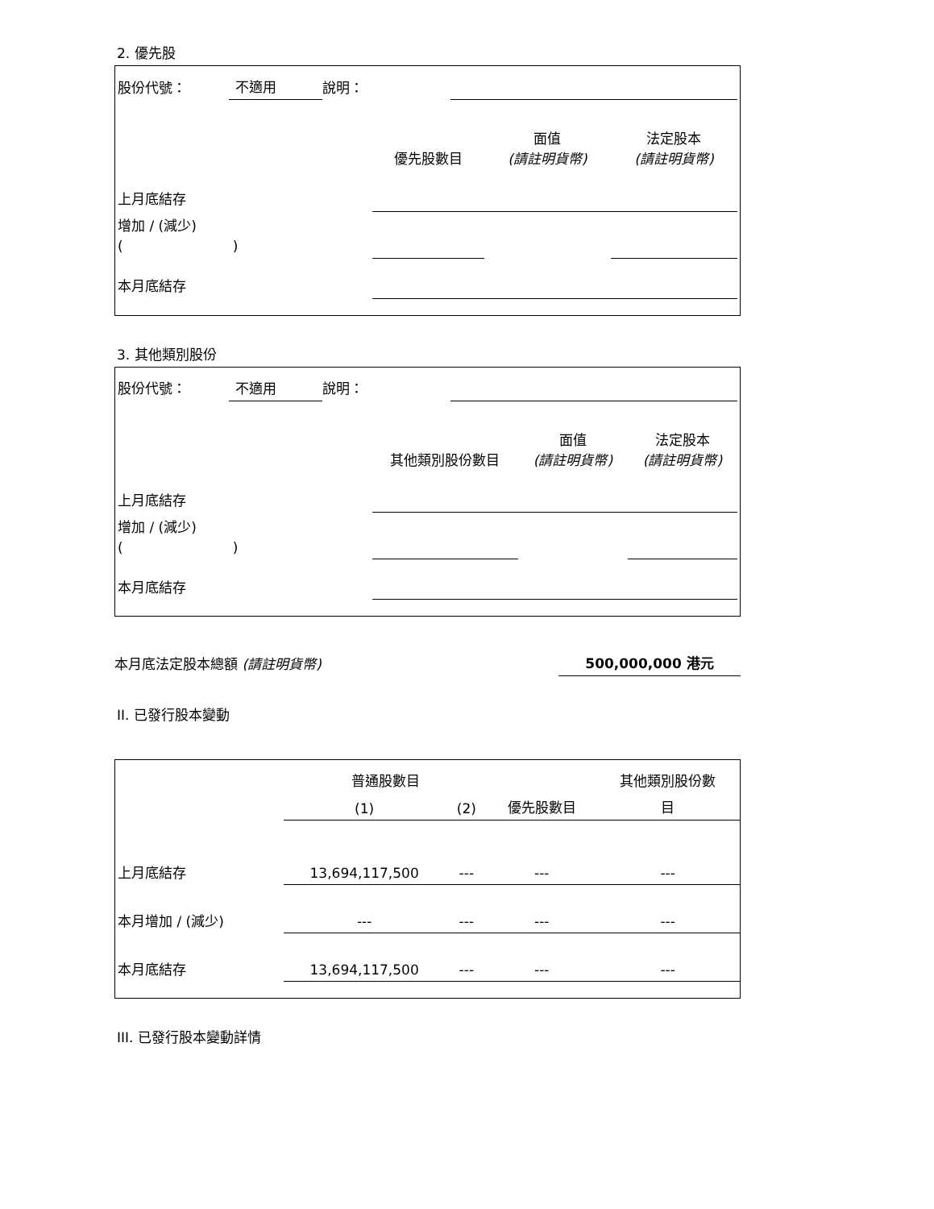2. 優先股
| 股份代號： | 不適用 | 說明： | |
| | 優先股數目 | 面值 (請註明貨幣) | 法定股本 (請註明貨幣) |
| 上月底結存 | | | |
| 增加 / (減少) ( ) | | | |
| 本月底結存 | | | |
3. 其他類別股份
| 股份代號： | 不適用 | 說明： | |
| | 其他類別股份數目 | 面值 (請註明貨幣) | 法定股本 (請註明貨幣) |
| 上月底結存 | | | |
| 增加 / (減少) ( ) | | | |
| 本月底結存 | | | |
| 本月底法定股本總額 (請註明貨幣) | 500,000,000 港元 |
II. 已發行股本變動
| | 普通股數目 | | | 其他類別股份數 |
| | (1) | (2) | 優先股數目 | 目 |
| 上月底結存 | 13,694,117,500 | --- | --- | --- |
| 本月增加 / (減少) | --- | --- | --- | --- |
| 本月底結存 | 13,694,117,500 | --- | --- | --- |
III. 已發行股本變動詳情